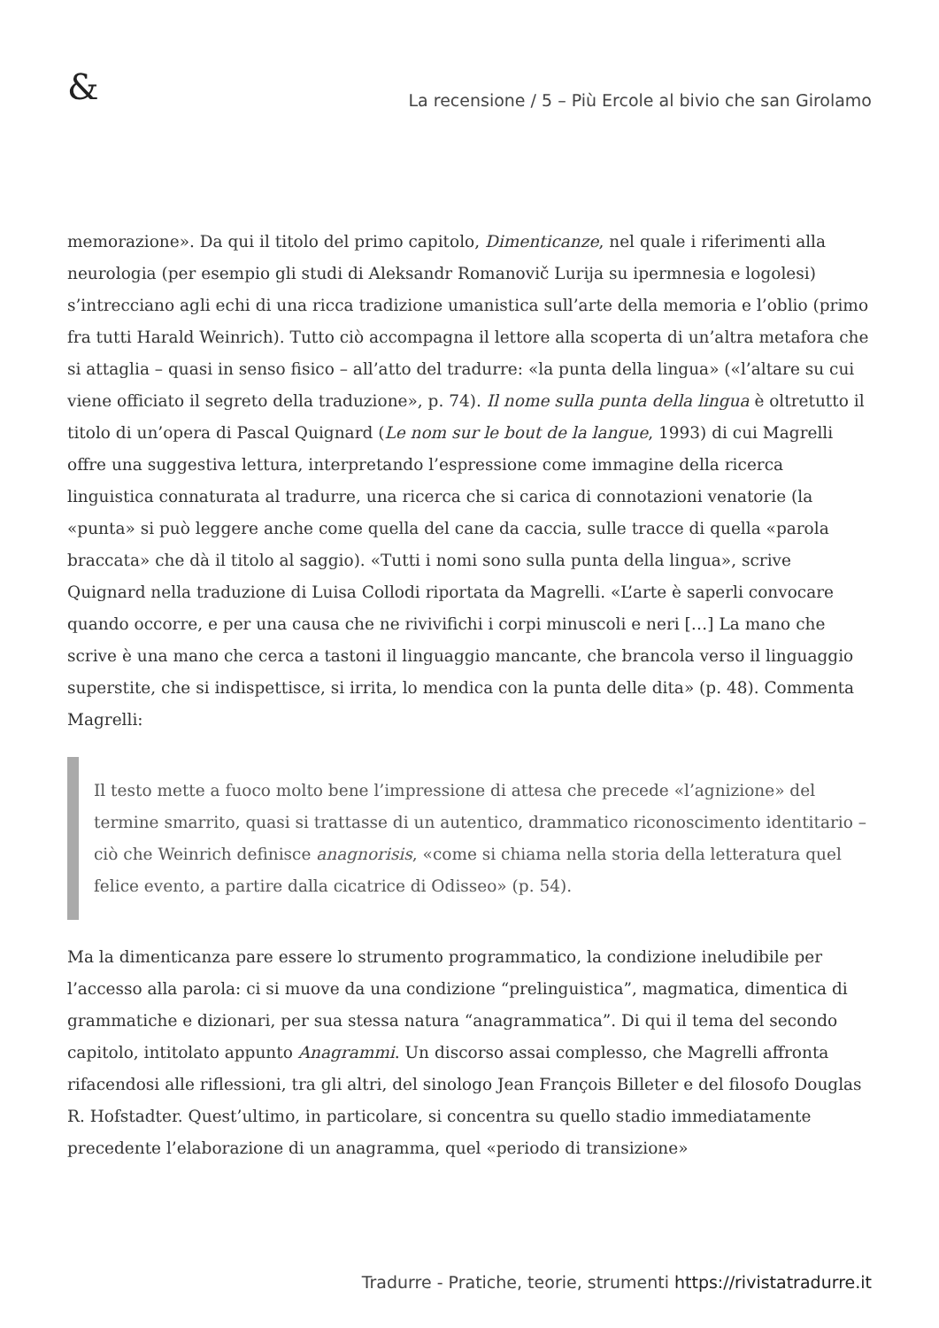&
La recensione / 5 – Più Ercole al bivio che san Girolamo
memorazione». Da qui il titolo del primo capitolo, Dimenticanze, nel quale i riferimenti alla neurologia (per esempio gli studi di Aleksandr Romanovič Lurija su ipermnesia e logolesi) s’intrecciano agli echi di una ricca tradizione umanistica sull’arte della memoria e l’oblio (primo fra tutti Harald Weinrich). Tutto ciò accompagna il lettore alla scoperta di un’altra metafora che si attaglia – quasi in senso fisico – all’atto del tradurre: «la punta della lingua» («l’altare su cui viene officiato il segreto della traduzione», p. 74). Il nome sulla punta della lingua è oltretutto il titolo di un’opera di Pascal Quignard (Le nom sur le bout de la langue, 1993) di cui Magrelli offre una suggestiva lettura, interpretando l’espressione come immagine della ricerca linguistica connaturata al tradurre, una ricerca che si carica di connotazioni venatorie (la «punta» si può leggere anche come quella del cane da caccia, sulle tracce di quella «parola braccata» che dà il titolo al saggio). «Tutti i nomi sono sulla punta della lingua», scrive Quignard nella traduzione di Luisa Collodi riportata da Magrelli. «L’arte è saperli convocare quando occorre, e per una causa che ne rivivifichi i corpi minuscoli e neri […] La mano che scrive è una mano che cerca a tastoni il linguaggio mancante, che brancola verso il linguaggio superstite, che si indispettisce, si irrita, lo mendica con la punta delle dita» (p. 48). Commenta Magrelli:
Il testo mette a fuoco molto bene l’impressione di attesa che precede «l’agnizione» del termine smarrito, quasi si trattasse di un autentico, drammatico riconoscimento identitario – ciò che Weinrich definisce anagnorisis, «come si chiama nella storia della letteratura quel felice evento, a partire dalla cicatrice di Odisseo» (p. 54).
Ma la dimenticanza pare essere lo strumento programmatico, la condizione ineludibile per l’accesso alla parola: ci si muove da una condizione “prelinguistica”, magmatica, dimentica di grammatiche e dizionari, per sua stessa natura “anagrammatica”. Di qui il tema del secondo capitolo, intitolato appunto Anagrammi. Un discorso assai complesso, che Magrelli affronta rifacendosi alle riflessioni, tra gli altri, del sinologo Jean François Billeter e del filosofo Douglas R. Hofstadter. Quest’ultimo, in particolare, si concentra su quello stadio immediatamente precedente l’elaborazione di un anagramma, quel «periodo di transizione»
Tradurre - Pratiche, teorie, strumenti https://rivistatradurre.it